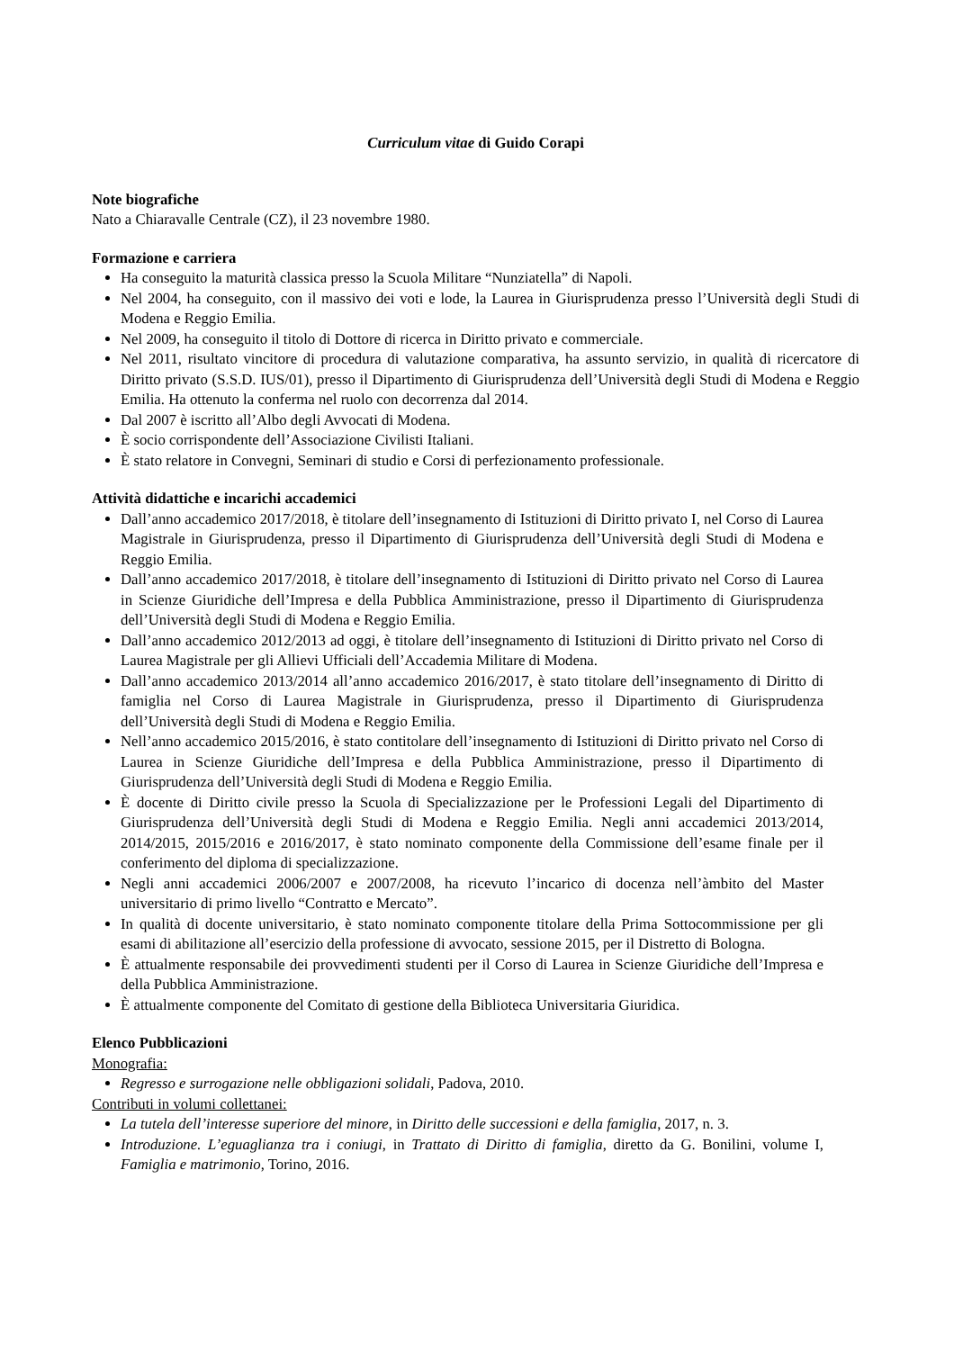Curriculum vitae di Guido Corapi
Note biografiche
Nato a Chiaravalle Centrale (CZ), il 23 novembre 1980.
Formazione e carriera
Ha conseguito la maturità classica presso la Scuola Militare “Nunziatella” di Napoli.
Nel 2004, ha conseguito, con il massivo dei voti e lode, la Laurea in Giurisprudenza presso l’Università degli Studi di Modena e Reggio Emilia.
Nel 2009, ha conseguito il titolo di Dottore di ricerca in Diritto privato e commerciale.
Nel 2011, risultato vincitore di procedura di valutazione comparativa, ha assunto servizio, in qualità di ricercatore di Diritto privato (S.S.D. IUS/01), presso il Dipartimento di Giurisprudenza dell’Università degli Studi di Modena e Reggio Emilia. Ha ottenuto la conferma nel ruolo con decorrenza dal 2014.
Dal 2007 è iscritto all’Albo degli Avvocati di Modena.
È socio corrispondente dell’Associazione Civilisti Italiani.
È stato relatore in Convegni, Seminari di studio e Corsi di perfezionamento professionale.
Attività didattiche e incarichi accademici
Dall’anno accademico 2017/2018, è titolare dell’insegnamento di Istituzioni di Diritto privato I, nel Corso di Laurea Magistrale in Giurisprudenza, presso il Dipartimento di Giurisprudenza dell’Università degli Studi di Modena e Reggio Emilia.
Dall’anno accademico 2017/2018, è titolare dell’insegnamento di Istituzioni di Diritto privato nel Corso di Laurea in Scienze Giuridiche dell’Impresa e della Pubblica Amministrazione, presso il Dipartimento di Giurisprudenza dell’Università degli Studi di Modena e Reggio Emilia.
Dall’anno accademico 2012/2013 ad oggi, è titolare dell’insegnamento di Istituzioni di Diritto privato nel Corso di Laurea Magistrale per gli Allievi Ufficiali dell’Accademia Militare di Modena.
Dall’anno accademico 2013/2014 all’anno accademico 2016/2017, è stato titolare dell’insegnamento di Diritto di famiglia nel Corso di Laurea Magistrale in Giurisprudenza, presso il Dipartimento di Giurisprudenza dell’Università degli Studi di Modena e Reggio Emilia.
Nell’anno accademico 2015/2016, è stato contitolare dell’insegnamento di Istituzioni di Diritto privato nel Corso di Laurea in Scienze Giuridiche dell’Impresa e della Pubblica Amministrazione, presso il Dipartimento di Giurisprudenza dell’Università degli Studi di Modena e Reggio Emilia.
È docente di Diritto civile presso la Scuola di Specializzazione per le Professioni Legali del Dipartimento di Giurisprudenza dell’Università degli Studi di Modena e Reggio Emilia. Negli anni accademici 2013/2014, 2014/2015, 2015/2016 e 2016/2017, è stato nominato componente della Commissione dell’esame finale per il conferimento del diploma di specializzazione.
Negli anni accademici 2006/2007 e 2007/2008, ha ricevuto l’incarico di docenza nell’àmbito del Master universitario di primo livello “Contratto e Mercato”.
In qualità di docente universitario, è stato nominato componente titolare della Prima Sottocommissione per gli esami di abilitazione all’esercizio della professione di avvocato, sessione 2015, per il Distretto di Bologna.
È attualmente responsabile dei provvedimenti studenti per il Corso di Laurea in Scienze Giuridiche dell’Impresa e della Pubblica Amministrazione.
È attualmente componente del Comitato di gestione della Biblioteca Universitaria Giuridica.
Elenco Pubblicazioni
Monografia:
Regresso e surrogazione nelle obbligazioni solidali, Padova, 2010.
Contributi in volumi collettanei:
La tutela dell’interesse superiore del minore, in Diritto delle successioni e della famiglia, 2017, n. 3.
Introduzione. L’eguaglianza tra i coniugi, in Trattato di Diritto di famiglia, diretto da G. Bonilini, volume I, Famiglia e matrimonio, Torino, 2016.